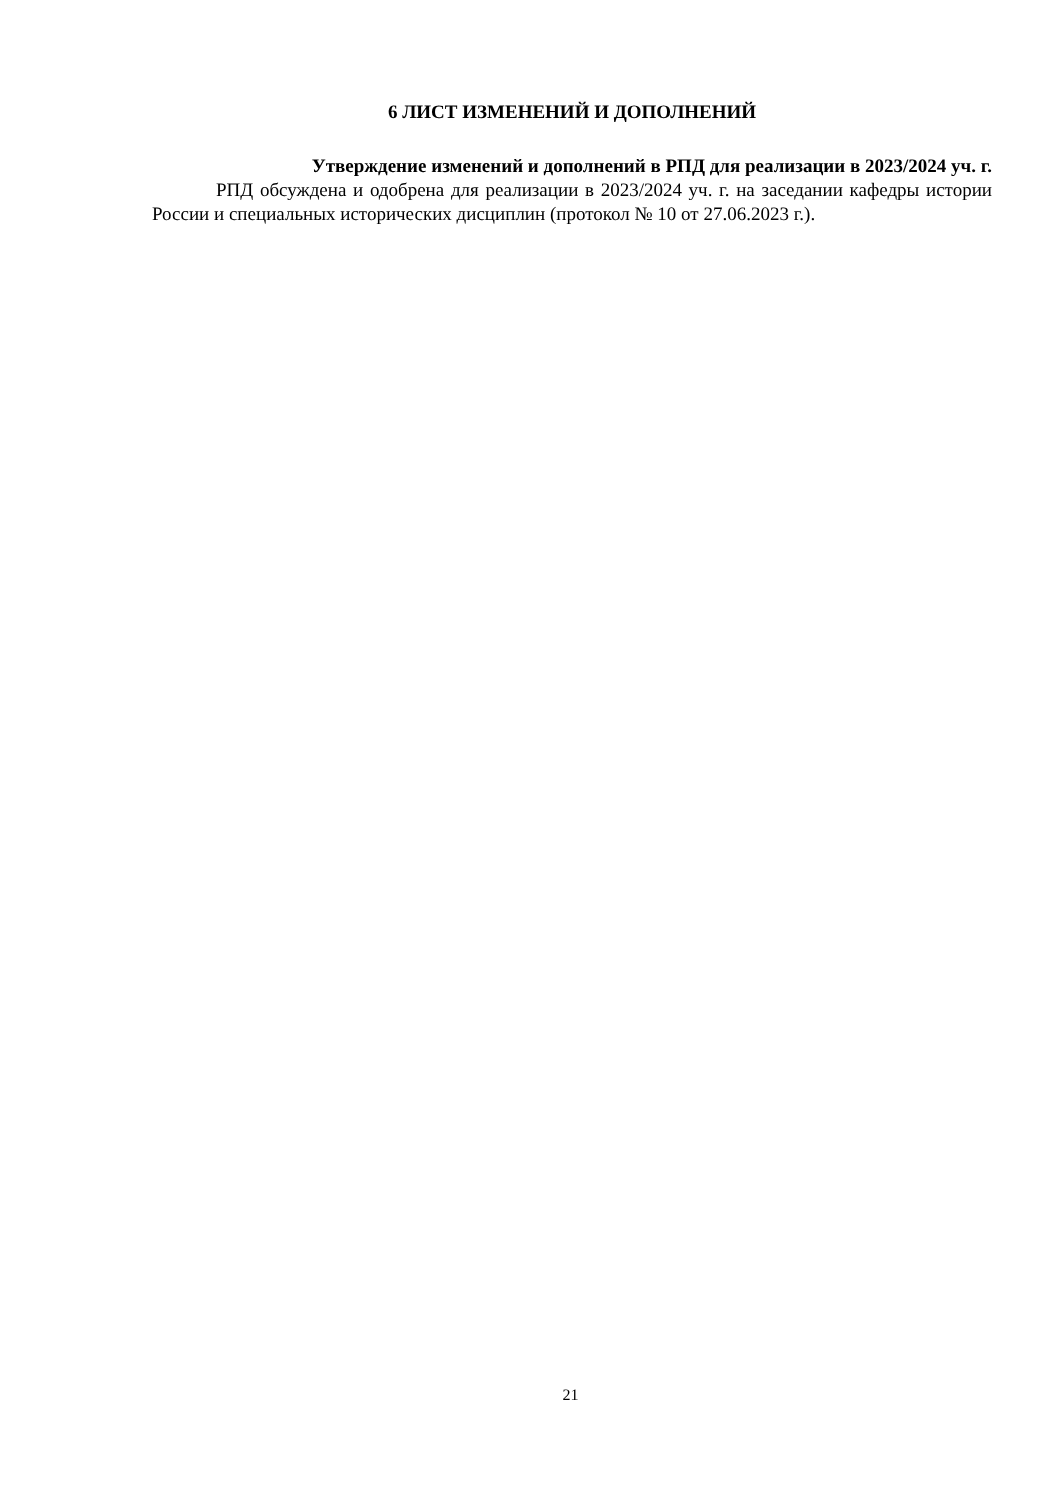6 ЛИСТ ИЗМЕНЕНИЙ И ДОПОЛНЕНИЙ
Утверждение изменений и дополнений в РПД для реализации в 2023/2024 уч. г.
РПД обсуждена и одобрена для реализации в 2023/2024 уч. г. на заседании кафедры истории России и специальных исторических дисциплин (протокол № 10 от 27.06.2023 г.).
21